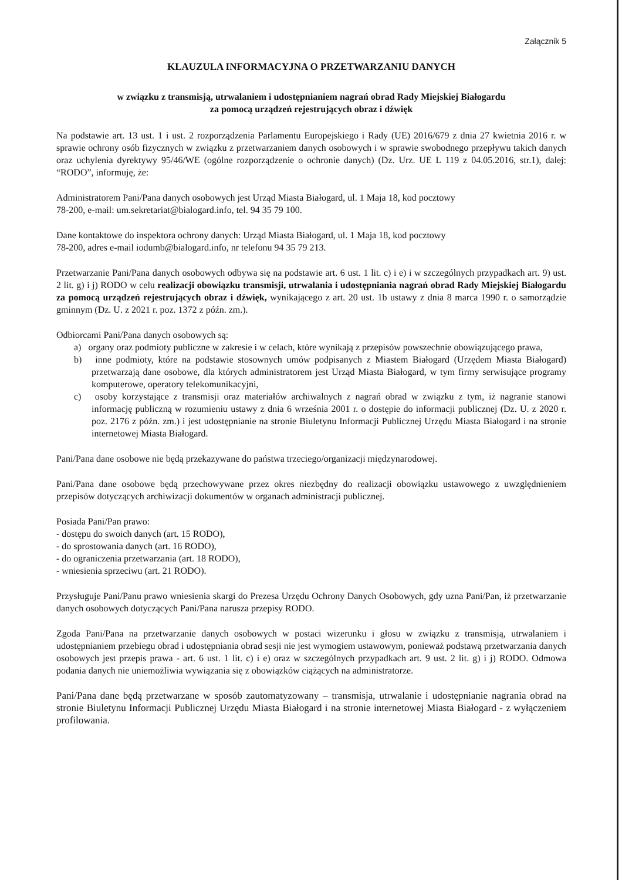Załącznik 5
KLAUZULA INFORMACYJNA O PRZETWARZANIU DANYCH
w związku z transmisją, utrwalaniem i udostępnianiem nagrań obrad Rady Miejskiej Białogardu
za pomocą urządzeń rejestrujących obraz i dźwięk
Na podstawie art. 13 ust. 1 i ust. 2 rozporządzenia Parlamentu Europejskiego i Rady (UE) 2016/679 z dnia 27 kwietnia 2016 r. w sprawie ochrony osób fizycznych w związku z przetwarzaniem danych osobowych i w sprawie swobodnego przepływu takich danych oraz uchylenia dyrektywy 95/46/WE (ogólne rozporządzenie o ochronie danych) (Dz. Urz. UE L 119 z 04.05.2016, str.1), dalej: “RODO”, informuję, że:
Administratorem Pani/Pana danych osobowych jest Urząd Miasta Białogard, ul. 1 Maja 18, kod pocztowy
78-200, e-mail: um.sekretariat@bialogard.info, tel. 94 35 79 100.
Dane kontaktowe do inspektora ochrony danych: Urząd Miasta Białogard, ul. 1 Maja 18, kod pocztowy
78-200, adres e-mail iodumb@bialogard.info, nr telefonu 94 35 79 213.
Przetwarzanie Pani/Pana danych osobowych odbywa się na podstawie art. 6 ust. 1 lit. c) i e) i w szczególnych przypadkach art. 9) ust. 2 lit. g) i j) RODO w celu realizacji obowiązku transmisji, utrwalania i udostępniania nagrań obrad Rady Miejskiej Białogardu za pomocą urządzeń rejestrujących obraz i dźwięk, wynikającego z art. 20 ust. 1b ustawy z dnia 8 marca 1990 r. o samorządzie gminnym (Dz. U. z 2021 r. poz. 1372 z późn. zm.).
Odbiorcami Pani/Pana danych osobowych są:
a) organy oraz podmioty publiczne w zakresie i w celach, które wynikają z przepisów powszechnie obowiązującego prawa,
b) inne podmioty, które na podstawie stosownych umów podpisanych z Miastem Białogard (Urzędem Miasta Białogard) przetwarzają dane osobowe, dla których administratorem jest Urząd Miasta Białogard, w tym firmy serwisujące programy komputerowe, operatory telekomunikacyjni,
c) osoby korzystające z transmisji oraz materiałów archiwalnych z nagrań obrad w związku z tym, iż nagranie stanowi informację publiczną w rozumieniu ustawy z dnia 6 września 2001 r. o dostępie do informacji publicznej (Dz. U. z 2020 r. poz. 2176 z późn. zm.) i jest udostępnianie na stronie Biuletynu Informacji Publicznej Urzędu Miasta Białogard i na stronie internetowej Miasta Białogard.
Pani/Pana dane osobowe nie będą przekazywane do państwa trzeciego/organizacji międzynarodowej.
Pani/Pana dane osobowe będą przechowywane przez okres niezbędny do realizacji obowiązku ustawowego z uwzględnieniem przepisów dotyczących archiwizacji dokumentów w organach administracji publicznej.
Posiada Pani/Pan prawo:
- dostępu do swoich danych (art. 15 RODO),
- do sprostowania danych (art. 16 RODO),
- do ograniczenia przetwarzania (art. 18 RODO),
- wniesienia sprzeciwu (art. 21 RODO).
Przysługuje Pani/Panu prawo wniesienia skargi do Prezesa Urzędu Ochrony Danych Osobowych, gdy uzna Pani/Pan, iż przetwarzanie danych osobowych dotyczących Pani/Pana narusza przepisy RODO.
Zgoda Pani/Pana na przetwarzanie danych osobowych w postaci wizerunku i głosu w związku z transmisją, utrwalaniem i udostępnianiem przebiegu obrad i udostępniania obrad sesji nie jest wymogiem ustawowym, ponieważ podstawą przetwarzania danych osobowych jest przepis prawa - art. 6 ust. 1 lit. c) i e) oraz w szczególnych przypadkach art. 9 ust. 2 lit. g) i j) RODO. Odmowa podania danych nie uniemożliwia wywiązania się z obowiązków ciążących na administratorze.
Pani/Pana dane będą przetwarzane w sposób zautomatyzowany – transmisja, utrwalanie i udostępnianie nagrania obrad na stronie Biuletynu Informacji Publicznej Urzędu Miasta Białogard i na stronie internetowej Miasta Białogard - z wyłączeniem profilowania.